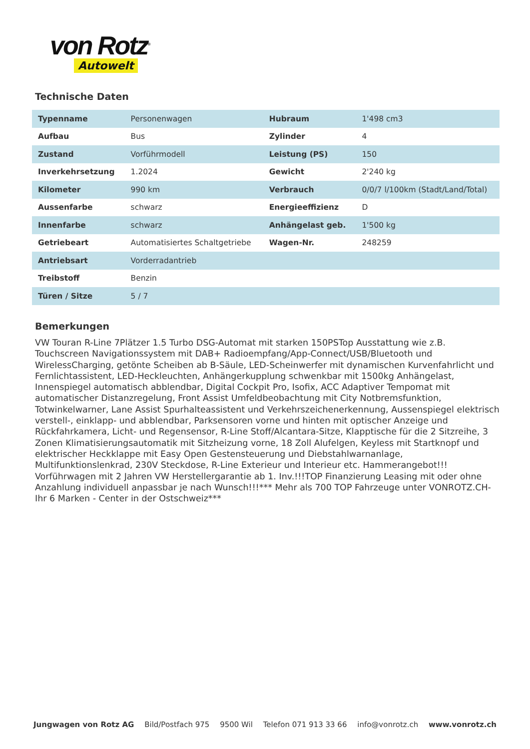von Rotz<sup>®</sup>
Autowelt
Technische Daten
| Typenname | Personenwagen | Hubraum | 1'498 cm3 |
| Aufbau | Bus | Zylinder | 4 |
| Zustand | Vorführmodell | Leistung (PS) | 150 |
| Inverkehrsetzung | 1.2024 | Gewicht | 2'240 kg |
| Kilometer | 990 km | Verbrauch | 0/0/7 l/100km (Stadt/Land/Total) |
| Aussenfarbe | schwarz | Energieeffizienz | D |
| Innenfarbe | schwarz | Anhängelast geb. | 1'500 kg |
| Getriebeart | Automatisiertes Schaltgetriebe | Wagen-Nr. | 248259 |
| Antriebsart | Vorderradantrieb | | |
| Treibstoff | Benzin | | |
| Türen / Sitze | 5 / 7 | | |
Bemerkungen
VW Touran R-Line 7Plätzer 1.5 Turbo DSG-Automat mit starken 150PSTop Ausstattung wie z.B. Touchscreen Navigationssystem mit DAB+ Radioempfang/App-Connect/USB/Bluetooth und WirelessCharging, getönte Scheiben ab B-Säule, LED-Scheinwerfer mit dynamischen Kurvenfahrlicht und Fernlichtassistent, LED-Heckleuchten, Anhängerkupplung schwenkbar mit 1500kg Anhängelast, Innenspiegel automatisch abblendbar, Digital Cockpit Pro, Isofix, ACC Adaptiver Tempomat mit automatischer Distanzregelung, Front Assist Umfeldbeobachtung mit City Notbremsfunktion, Totwinkelwarner, Lane Assist Spurhalteassistent und Verkehrszeichenerkennung, Aussenspiegel elektrisch verstell-, einklapp- und abblendbar, Parksensoren vorne und hinten mit optischer Anzeige und Rückfahrkamera, Licht- und Regensensor, R-Line Stoff/Alcantara-Sitze, Klapptische für die 2 Sitzreihe, 3 Zonen Klimatisierungsautomatik mit Sitzheizung vorne, 18 Zoll Alufelgen, Keyless mit Startknopf und elektrischer Heckklappe mit Easy Open Gestensteuerung und Diebstahlwarnanlage, Multifunktionslenkrad, 230V Steckdose, R-Line Exterieur und Interieur etc. Hammerangebot!!! Vorführwagen mit 2 Jahren VW Herstellergarantie ab 1. Inv.!!!TOP Finanzierung Leasing mit oder ohne Anzahlung individuell anpassbar je nach Wunsch!!!*** Mehr als 700 TOP Fahrzeuge unter VONROTZ.CH- Ihr 6 Marken - Center in der Ostschweiz***
Jungwagen von Rotz AG Bild/Postfach 975 9500 Wil Telefon 071 913 33 66 info@vonrotz.ch www.vonrotz.ch